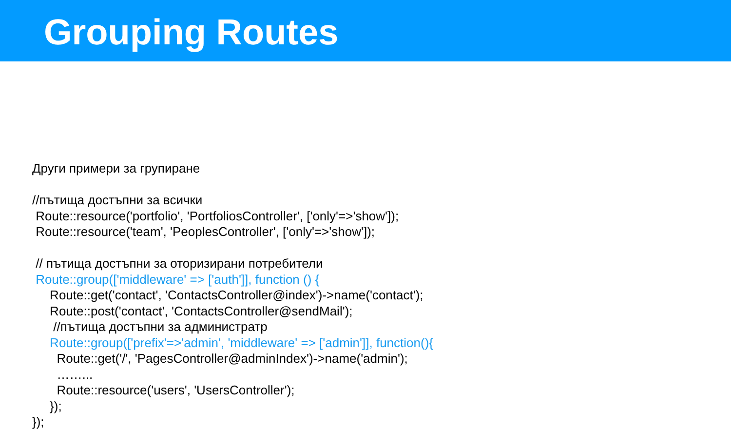Grouping Routes
Други примери за групиране
//пътища достъпни за всички
Route::resource('portfolio', 'PortfoliosController', ['only'=>'show']);
Route::resource('team', 'PeoplesController', ['only'=>'show']);
// пътища достъпни за оторизирани потребители
Route::group(['middleware' => ['auth']], function () {
Route::get('contact', 'ContactsController@index')->name('contact');
Route::post('contact', 'ContactsController@sendMail');
//пътища достъпни за администратр
Route::group(['prefix'=>'admin', 'middleware' => ['admin']], function(){
Route::get('/', 'PagesController@adminIndex')->name('admin');
……...
Route::resource('users', 'UsersController');
});
});